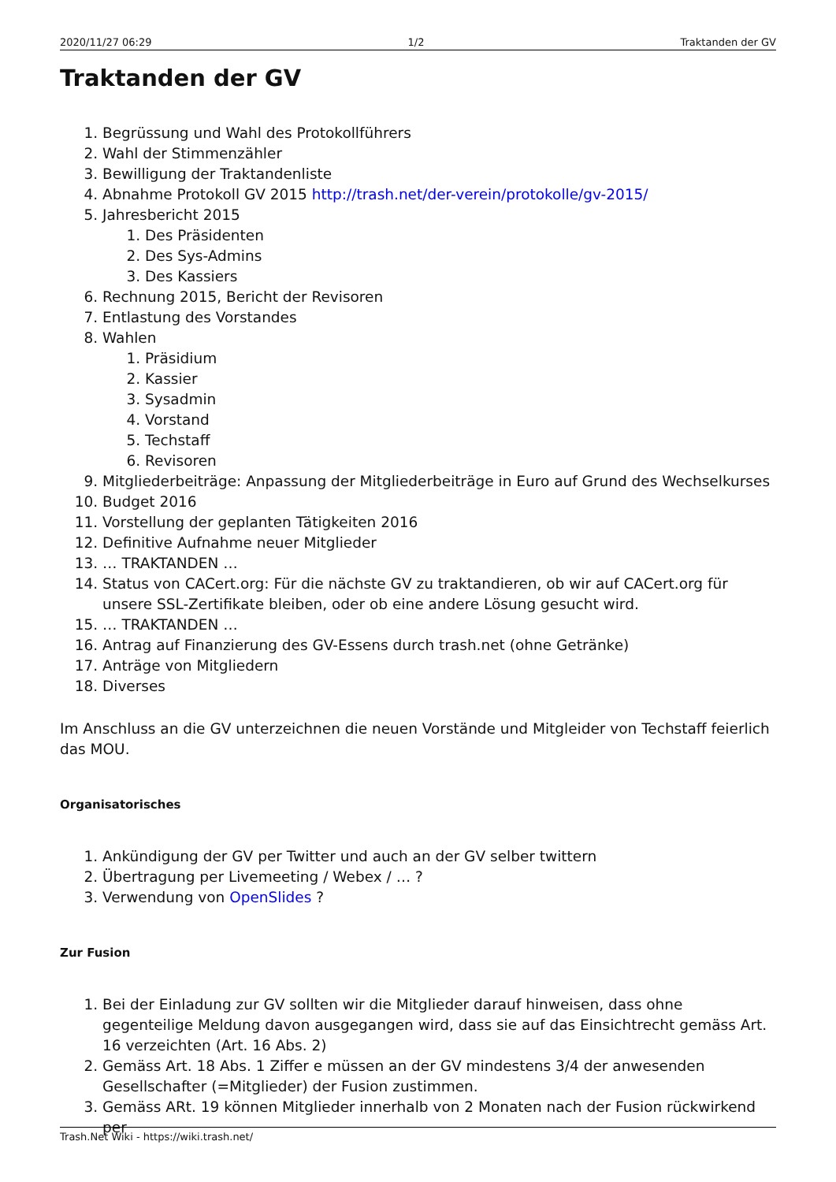2020/11/27 06:29 1/2 Traktanden der GV
Traktanden der GV
1. Begrüssung und Wahl des Protokollführers
2. Wahl der Stimmenzähler
3. Bewilligung der Traktandenliste
4. Abnahme Protokoll GV 2015 http://trash.net/der-verein/protokolle/gv-2015/
5. Jahresbericht 2015
1. Des Präsidenten
2. Des Sys-Admins
3. Des Kassiers
6. Rechnung 2015, Bericht der Revisoren
7. Entlastung des Vorstandes
8. Wahlen
1. Präsidium
2. Kassier
3. Sysadmin
4. Vorstand
5. Techstaff
6. Revisoren
9. Mitgliederbeiträge: Anpassung der Mitgliederbeiträge in Euro auf Grund des Wechselkurses
10. Budget 2016
11. Vorstellung der geplanten Tätigkeiten 2016
12. Definitive Aufnahme neuer Mitglieder
13. … TRAKTANDEN …
14. Status von CACert.org: Für die nächste GV zu traktandieren, ob wir auf CACert.org für unsere SSL-Zertifikate bleiben, oder ob eine andere Lösung gesucht wird.
15. … TRAKTANDEN …
16. Antrag auf Finanzierung des GV-Essens durch trash.net (ohne Getränke)
17. Anträge von Mitgliedern
18. Diverses
Im Anschluss an die GV unterzeichnen die neuen Vorstände und Mitgleider von Techstaff feierlich das MOU.
Organisatorisches
1. Ankündigung der GV per Twitter und auch an der GV selber twittern
2. Übertragung per Livemeeting / Webex / … ?
3. Verwendung von OpenSlides ?
Zur Fusion
1. Bei der Einladung zur GV sollten wir die Mitglieder darauf hinweisen, dass ohne gegenteilige Meldung davon ausgegangen wird, dass sie auf das Einsichtrecht gemäss Art. 16 verzeichten (Art. 16 Abs. 2)
2. Gemäss Art. 18 Abs. 1 Ziffer e müssen an der GV mindestens 3/4 der anwesenden Gesellschafter (=Mitglieder) der Fusion zustimmen.
3. Gemäss ARt. 19 können Mitglieder innerhalb von 2 Monaten nach der Fusion rückwirkend per
Trash.Net Wiki - https://wiki.trash.net/